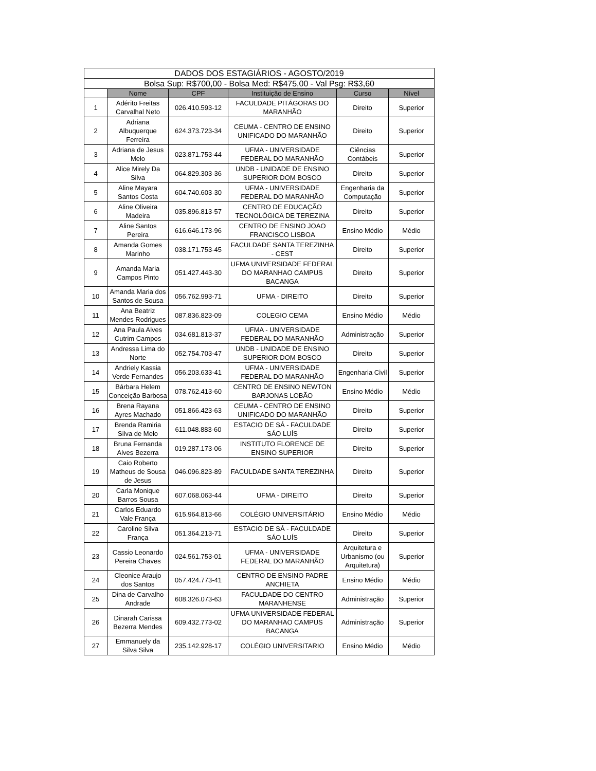| DADOS DOS ESTAGIÁRIOS - AGOSTO/2019 | | | | | |
| --- | --- | --- | --- | --- | --- |
| Bolsa Sup: R$700,00 - Bolsa Med: R$475,00 - Val Psg: R$3,60 | | | | | |
| | Nome | CPF | Instituição de Ensino | Curso | Nível |
| 1 | Adérito Freitas Carvalhal Neto | 026.410.593-12 | FACULDADE PITÁGORAS DO MARANHÃO | Direito | Superior |
| 2 | Adriana Albuquerque Ferreira | 624.373.723-34 | CEUMA - CENTRO DE ENSINO UNIFICADO DO MARANHÃO | Direito | Superior |
| 3 | Adriana de Jesus Melo | 023.871.753-44 | UFMA - UNIVERSIDADE FEDERAL DO MARANHÃO | Ciências Contábeis | Superior |
| 4 | Alice Mirely Da Silva | 064.829.303-36 | UNDB - UNIDADE DE ENSINO SUPERIOR DOM BOSCO | Direito | Superior |
| 5 | Aline Mayara Santos Costa | 604.740.603-30 | UFMA - UNIVERSIDADE FEDERAL DO MARANHÃO | Engenharia da Computação | Superior |
| 6 | Aline Oliveira Madeira | 035.896.813-57 | CENTRO DE EDUCAÇÃO TECNOLÓGICA DE TEREZINA | Direito | Superior |
| 7 | Aline Santos Pereira | 616.646.173-96 | CENTRO DE ENSINO JOAO FRANCISCO LISBOA | Ensino Médio | Médio |
| 8 | Amanda Gomes Marinho | 038.171.753-45 | FACULDADE SANTA TEREZINHA - CEST | Direito | Superior |
| 9 | Amanda Maria Campos Pinto | 051.427.443-30 | UFMA UNIVERSIDADE FEDERAL DO MARANHAO CAMPUS BACANGA | Direito | Superior |
| 10 | Amanda Maria dos Santos de Sousa | 056.762.993-71 | UFMA - DIREITO | Direito | Superior |
| 11 | Ana Beatriz Mendes Rodrigues | 087.836.823-09 | COLEGIO CEMA | Ensino Médio | Médio |
| 12 | Ana Paula Alves Cutrim Campos | 034.681.813-37 | UFMA - UNIVERSIDADE FEDERAL DO MARANHÃO | Administração | Superior |
| 13 | Andressa Lima do Norte | 052.754.703-47 | UNDB - UNIDADE DE ENSINO SUPERIOR DOM BOSCO | Direito | Superior |
| 14 | Andriely Kassia Verde Fernandes | 056.203.633-41 | UFMA - UNIVERSIDADE FEDERAL DO MARANHÃO | Engenharia Civil | Superior |
| 15 | Bárbara Helem Conceição Barbosa | 078.762.413-60 | CENTRO DE ENSINO NEWTON BARJONAS LOBÃO | Ensino Médio | Médio |
| 16 | Brena Rayana Ayres Machado | 051.866.423-63 | CEUMA - CENTRO DE ENSINO UNIFICADO DO MARANHÃO | Direito | Superior |
| 17 | Brenda Ramiria Silva de Melo | 611.048.883-60 | ESTACIO DE SÁ - FACULDADE SÁO LUÍS | Direito | Superior |
| 18 | Bruna Fernanda Alves Bezerra | 019.287.173-06 | INSTITUTO FLORENCE DE ENSINO SUPERIOR | Direito | Superior |
| 19 | Caio Roberto Matheus de Sousa de Jesus | 046.096.823-89 | FACULDADE SANTA TEREZINHA | Direito | Superior |
| 20 | Carla Monique Barros Sousa | 607.068.063-44 | UFMA - DIREITO | Direito | Superior |
| 21 | Carlos Eduardo Vale França | 615.964.813-66 | COLÉGIO UNIVERSITÁRIO | Ensino Médio | Médio |
| 22 | Caroline Silva França | 051.364.213-71 | ESTACIO DE SÁ - FACULDADE SÁO LUÍS | Direito | Superior |
| 23 | Cassio Leonardo Pereira Chaves | 024.561.753-01 | UFMA - UNIVERSIDADE FEDERAL DO MARANHÃO | Arquitetura e Urbanismo (ou Arquitetura) | Superior |
| 24 | Cleonice Araujo dos Santos | 057.424.773-41 | CENTRO DE ENSINO PADRE ANCHIETA | Ensino Médio | Médio |
| 25 | Dina de Carvalho Andrade | 608.326.073-63 | FACULDADE DO CENTRO MARANHENSE | Administração | Superior |
| 26 | Dinarah Carissa Bezerra Mendes | 609.432.773-02 | UFMA UNIVERSIDADE FEDERAL DO MARANHAO CAMPUS BACANGA | Administração | Superior |
| 27 | Emmanuely da Silva Silva | 235.142.928-17 | COLÉGIO UNIVERSITARIO | Ensino Médio | Médio |